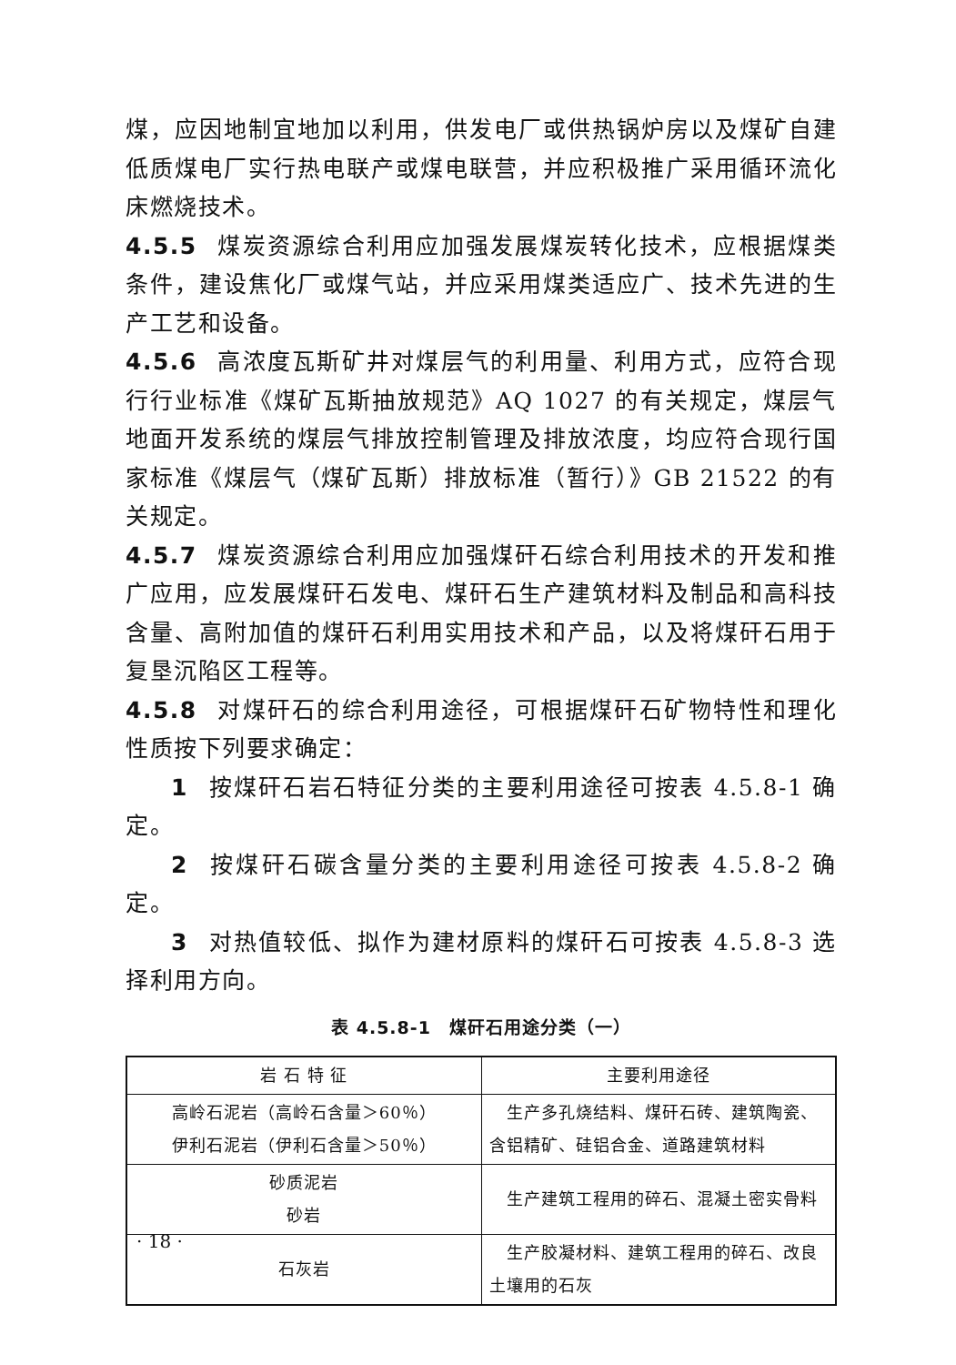煤，应因地制宜地加以利用，供发电厂或供热锅炉房以及煤矿自建低质煤电厂实行热电联产或煤电联营，并应积极推广采用循环流化床燃烧技术。
4.5.5 煤炭资源综合利用应加强发展煤炭转化技术，应根据煤类条件，建设焦化厂或煤气站，并应采用煤类适应广、技术先进的生产工艺和设备。
4.5.6 高浓度瓦斯矿井对煤层气的利用量、利用方式，应符合现行行业标准《煤矿瓦斯抽放规范》AQ 1027 的有关规定，煤层气地面开发系统的煤层气排放控制管理及排放浓度，均应符合现行国家标准《煤层气（煤矿瓦斯）排放标准（暂行）》GB 21522 的有关规定。
4.5.7 煤炭资源综合利用应加强煤矸石综合利用技术的开发和推广应用，应发展煤矸石发电、煤矸石生产建筑材料及制品和高科技含量、高附加值的煤矸石利用实用技术和产品，以及将煤矸石用于复垦沉陷区工程等。
4.5.8 对煤矸石的综合利用途径，可根据煤矸石矿物特性和理化性质按下列要求确定：
1 按煤矸石岩石特征分类的主要利用途径可按表 4.5.8-1 确定。
2 按煤矸石碳含量分类的主要利用途径可按表 4.5.8-2 确定。
3 对热值较低、拟作为建材原料的煤矸石可按表 4.5.8-3 选择利用方向。
表 4.5.8-1　煤矸石用途分类（一）
| 岩 石 特 征 | 主要利用途径 |
| --- | --- |
| 高岭石泥岩（高岭石含量＞60％） 伊利石泥岩（伊利石含量＞50％） | 生产多孔烧结料、煤矸石砖、建筑陶瓷、含铝精矿、硅铝合金、道路建筑材料 |
| 砂质泥岩 砂岩 | 生产建筑工程用的碎石、混凝土密实骨料 |
| 石灰岩 | 生产胶凝材料、建筑工程用的碎石、改良土壤用的石灰 |
· 18 ·